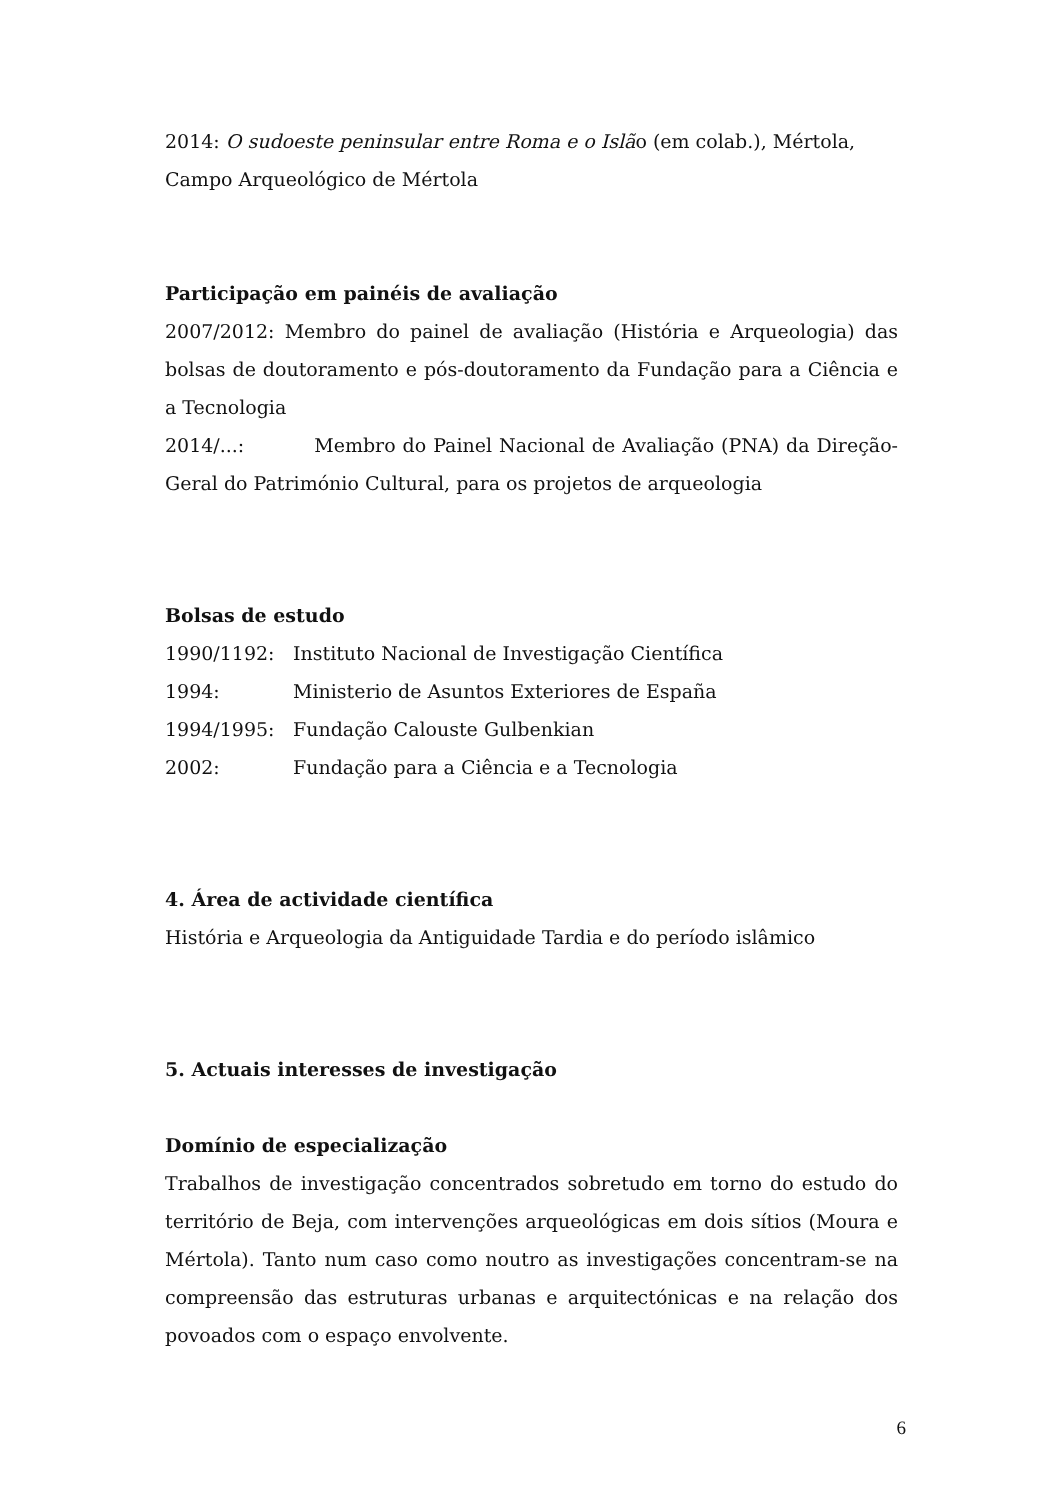2014: O sudoeste peninsular entre Roma e o Islão (em colab.), Mértola, Campo Arqueológico de Mértola
Participação em painéis de avaliação
2007/2012: Membro do painel de avaliação (História e Arqueologia) das bolsas de doutoramento e pós-doutoramento da Fundação para a Ciência e a Tecnologia
2014/...: Membro do Painel Nacional de Avaliação (PNA) da Direção-Geral do Património Cultural, para os projetos de arqueologia
Bolsas de estudo
1990/1192: Instituto Nacional de Investigação Científica
1994: Ministerio de Asuntos Exteriores de España
1994/1995: Fundação Calouste Gulbenkian
2002: Fundação para a Ciência e a Tecnologia
4. Área de actividade científica
História e Arqueologia da Antiguidade Tardia e do período islâmico
5. Actuais interesses de investigação
Domínio de especialização
Trabalhos de investigação concentrados sobretudo em torno do estudo do território de Beja, com intervenções arqueológicas em dois sítios (Moura e Mértola). Tanto num caso como noutro as investigações concentram-se na compreensão das estruturas urbanas e arquitectónicas e na relação dos povoados com o espaço envolvente.
6